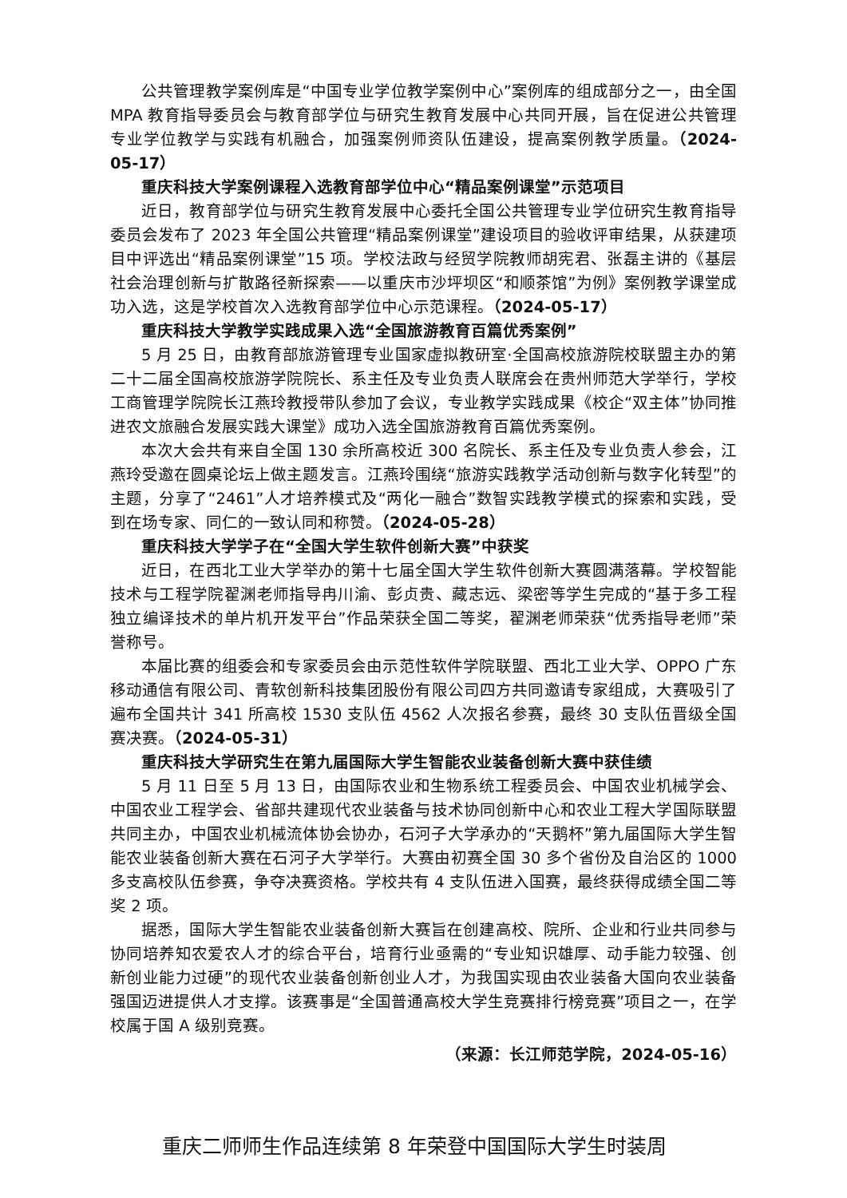公共管理教学案例库是“中国专业学位教学案例中心”案例库的组成部分之一，由全国 MPA 教育指导委员会与教育部学位与研究生教育发展中心共同开展，旨在促进公共管理专业学位教学与实践有机融合，加强案例师资队伍建设，提高案例教学质量。（2024-05-17）
重庆科技大学案例课程入选教育部学位中心“精品案例课堂”示范项目
近日，教育部学位与研究生教育发展中心委托全国公共管理专业学位研究生教育指导委员会发布了 2023 年全国公共管理“精品案例课堂”建设项目的验收评审结果，从获建项目中评选出“精品案例课堂”15 项。学校法政与经贸学院教师胡宪君、张磊主讲的《基层社会治理创新与扩散路径新探索——以重庆市沙坪坝区“和顺茶馆”为例》案例教学课堂成功入选，这是学校首次入选教育部学位中心示范课程。（2024-05-17）
重庆科技大学教学实践成果入选“全国旅游教育百篇优秀案例”
5 月 25 日，由教育部旅游管理专业国家虚拟教研室·全国高校旅游院校联盟主办的第二十二届全国高校旅游学院院长、系主任及专业负责人联席会在贵州师范大学举行，学校工商管理学院院长江燕玲教授带队参加了会议，专业教学实践成果《校企“双主体”协同推进农文旅融合发展实践大课堂》成功入选全国旅游教育百篇优秀案例。
本次大会共有来自全国 130 余所高校近 300 名院长、系主任及专业负责人参会，江燕玲受邀在圆桌论坛上做主题发言。江燕玲围绕“旅游实践教学活动创新与数字化转型”的主题，分享了“2461”人才培养模式及“两化一融合”数智实践教学模式的探索和实践，受到在场专家、同仁的一致认同和称赞。（2024-05-28）
重庆科技大学学子在“全国大学生软件创新大赛”中获奖
近日，在西北工业大学举办的第十七届全国大学生软件创新大赛圆满落幕。学校智能技术与工程学院翟渊老师指导冉川渝、彭贞贵、藏志远、梁密等学生完成的“基于多工程独立编译技术的单片机开发平台”作品荣获全国二等奖，翟渊老师荣获“优秀指导老师”荣誉称号。
本届比赛的组委会和专家委员会由示范性软件学院联盟、西北工业大学、OPPO 广东移动通信有限公司、青软创新科技集团股份有限公司四方共同邀请专家组成，大赛吸引了遍布全国共计 341 所高校 1530 支队伍 4562 人次报名参赛，最终 30 支队伍晋级全国赛决赛。（2024-05-31）
重庆科技大学研究生在第九届国际大学生智能农业装备创新大赛中获佳绩
5 月 11 日至 5 月 13 日，由国际农业和生物系统工程委员会、中国农业机械学会、中国农业工程学会、省部共建现代农业装备与技术协同创新中心和农业工程大学国际联盟共同主办，中国农业机械流体协会协办，石河子大学承办的“天鹅杯”第九届国际大学生智能农业装备创新大赛在石河子大学举行。大赛由初赛全国 30 多个省份及自治区的 1000 多支高校队伍参赛，争夺决赛资格。学校共有 4 支队伍进入国赛，最终获得成绩全国二等奖 2 项。
据悉，国际大学生智能农业装备创新大赛旨在创建高校、院所、企业和行业共同参与协同培养知农爱农人才的综合平台，培育行业亟需的“专业知识雄厚、动手能力较强、创新创业能力过硬”的现代农业装备创新创业人才，为我国实现由农业装备大国向农业装备强国迈进提供人才支撑。该赛事是“全国普通高校大学生竞赛排行榜竞赛”项目之一，在学校属于国 A 级别竞赛。
（来源：长江师范学院，2024-05-16）
重庆二师师生作品连续第 8 年荣登中国国际大学生时装周